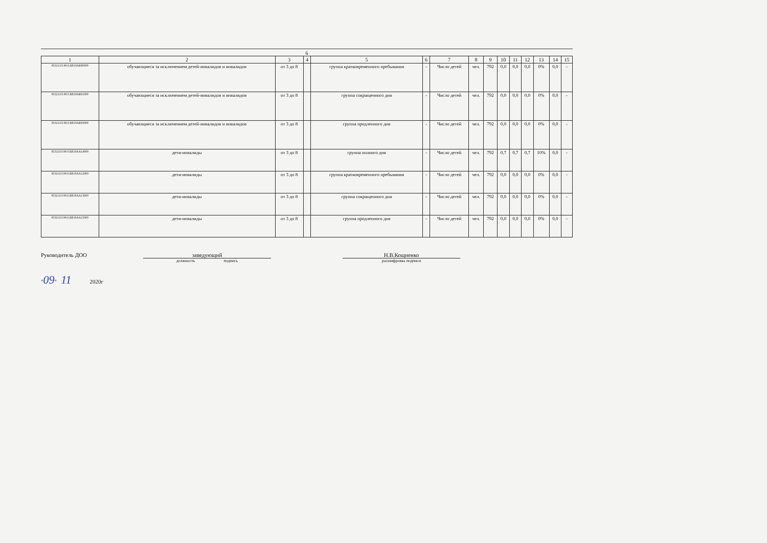6
| 1 | 2 | 3 | 4 | 5 | 6 | 7 | 8 | 9 | 10 | 11 | 12 | 13 | 14 | 15 |
| --- | --- | --- | --- | --- | --- | --- | --- | --- | --- | --- | --- | --- | --- | --- |
| 853211О.99.0.БВ19АБ80000 | обучающиеся за исключением детей-инвалидов и инвалидов | от 3 до 8 | | группа кратковременного пребывания | - | Число детей | чел. | 792 | 0,0 | 0,0 | 0,0 | 0% | 0,0 | - |
| 853211О.99.0.БВ19АБ81000 | обучающиеся за исключением детей-инвалидов и инвалидов | от 3 до 8 | | группа сокращенного дня | - | Число детей | чел. | 792 | 0,0 | 0,0 | 0,0 | 0% | 0,0 | - |
| 853211О.99.0.БВ19АБ83000 | обучающиеся за исключением детей-инвалидов и инвалидов | от 3 до 8 | | группа продленного дня | - | Число детей | чел. | 792 | 0,0 | 0,0 | 0,0 | 0% | 0,0 | - |
| 853211О.99.0.БВ19АА14000 | дети-инвалиды | от 3 до 8 | | группа полного дня | - | Число детей | чел. | 792 | 0,7 | 0,7 | 0,7 | 10% | 0,0 | - |
| 853211О.99.0.БВ19АА12000 | дети-инвалиды | от 3 до 8 | | группа кратковременного пребывания | - | Число детей | чел. | 792 | 0,0 | 0,0 | 0,0 | 0% | 0,0 | - |
| 853211О.99.0.БВ19АА13000 | дети-инвалиды | от 3 до 8 | | группа сокращенного дня | - | Число детей | чел. | 792 | 0,0 | 0,0 | 0,0 | 0% | 0,0 | - |
| 853211О.99.0.БВ19АА15000 | дети-инвалиды | от 3 до 8 | | группа продленного дня | - | Число детей | чел. | 792 | 0,0 | 0,0 | 0,0 | 0% | 0,0 | - |
Руководитель ДОО заведующий
должность подпись
Н.В.Кощиенко
расшифровка подписи
"09" 11 2020г